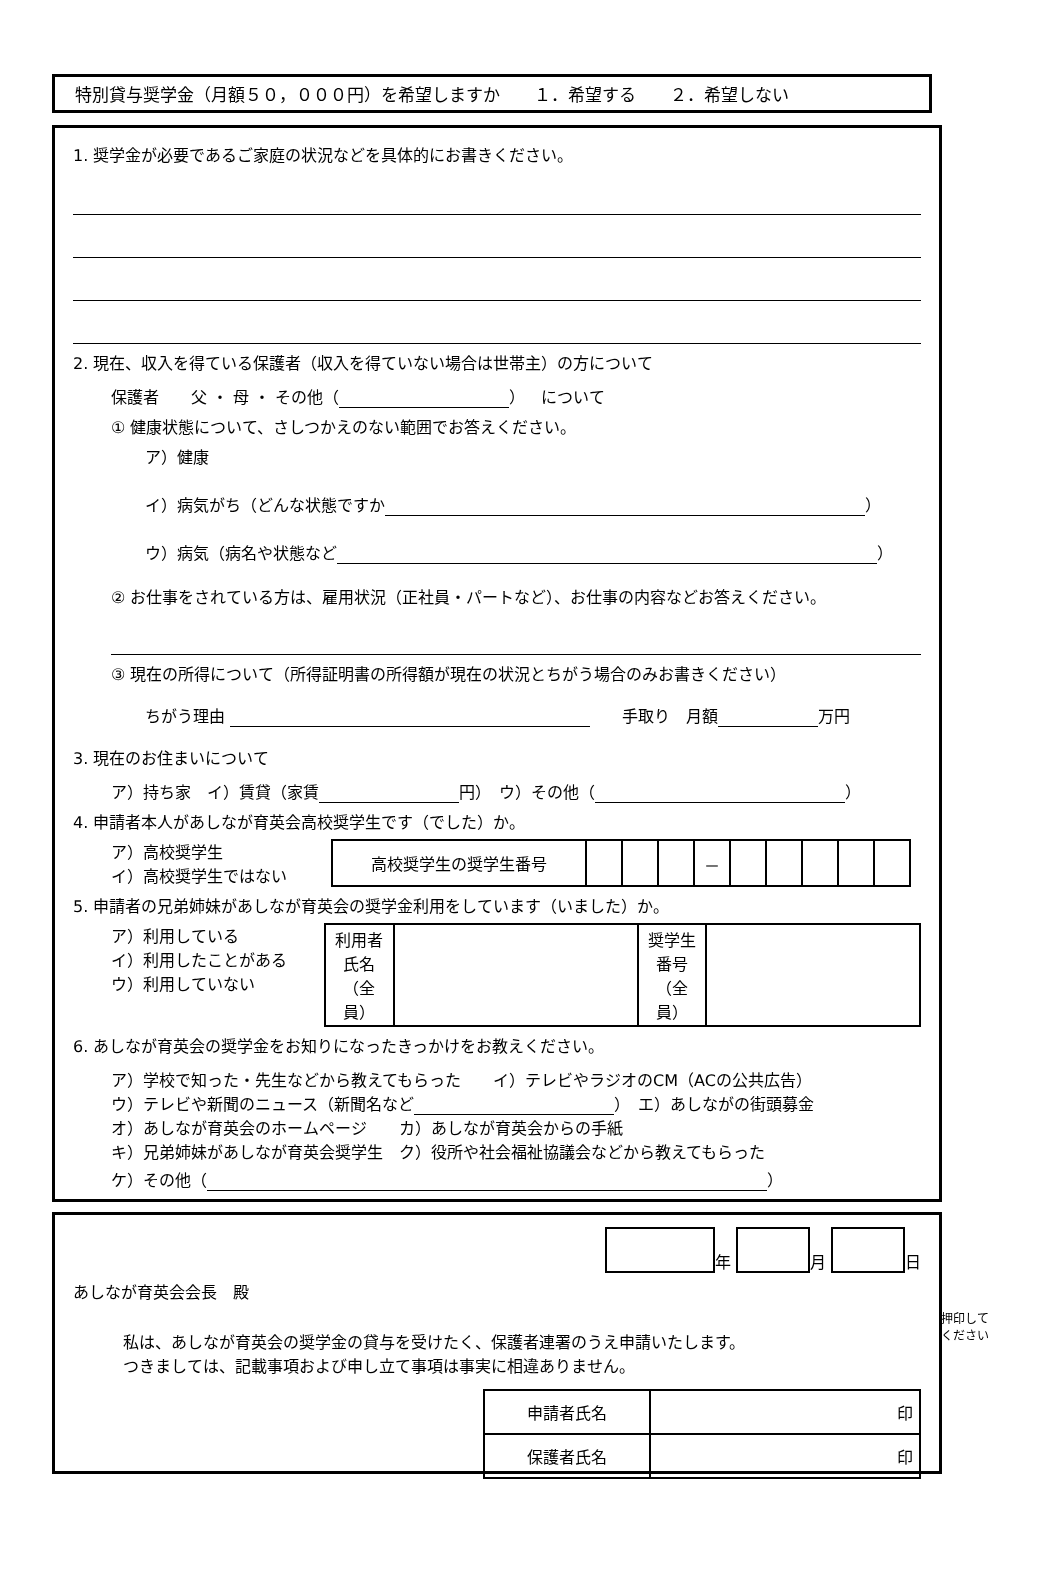特別貸与奨学金（月額５０，０００円）を希望しますか　　１．希望する　　２．希望しない
1. 奨学金が必要であるご家庭の状況などを具体的にお書きください。
2. 現在、収入を得ている保護者（収入を得ていない場合は世帯主）の方について
保護者　　父 ・ 母 ・ その他（ ）　について
① 健康状態について、さしつかえのない範囲でお答えください。
ア）健康
イ）病気がち（どんな状態ですか ）
ウ）病気（病名や状態など ）
② お仕事をされている方は、雇用状況（正社員・パートなど）、お仕事の内容などお答えください。
③ 現在の所得について（所得証明書の所得額が現在の状況とちがう場合のみお書きください）
ちがう理由 　　手取り　月額 万円
3. 現在のお住まいについて
ア）持ち家　イ）賃貸（家賃 円）　ウ）その他（ ）
4. 申請者本人があしなが育英会高校奨学生です（でした）か。
ア）高校奨学生
イ）高校奨学生ではない
| 高校奨学生の奨学生番号 | | | | － | | | | | |
5. 申請者の兄弟姉妹があしなが育英会の奨学金利用をしています（いました）か。
ア）利用している
イ）利用したことがある
ウ）利用していない
| 利用者 氏名 （全員） | | 奨学生 番号 （全員） | |
6. あしなが育英会の奨学金をお知りになったきっかけをお教えください。
ア）学校で知った・先生などから教えてもらった　　イ）テレビやラジオのCM（ACの公共広告）
ウ）テレビや新聞のニュース（新聞名など ）　エ）あしながの街頭募金
オ）あしなが育英会のホームページ　　カ）あしなが育英会からの手紙
キ）兄弟姉妹があしなが育英会奨学生　ク）役所や社会福祉協議会などから教えてもらった
ケ）その他（ ）
年 月 日
あしなが育英会会長　殿
私は、あしなが育英会の奨学金の貸与を受けたく、保護者連署のうえ申請いたします。
つきましては、記載事項および申し立て事項は事実に相違ありません。
押印して
ください
| 申請者氏名 | 印 |
| 保護者氏名 | 印 |